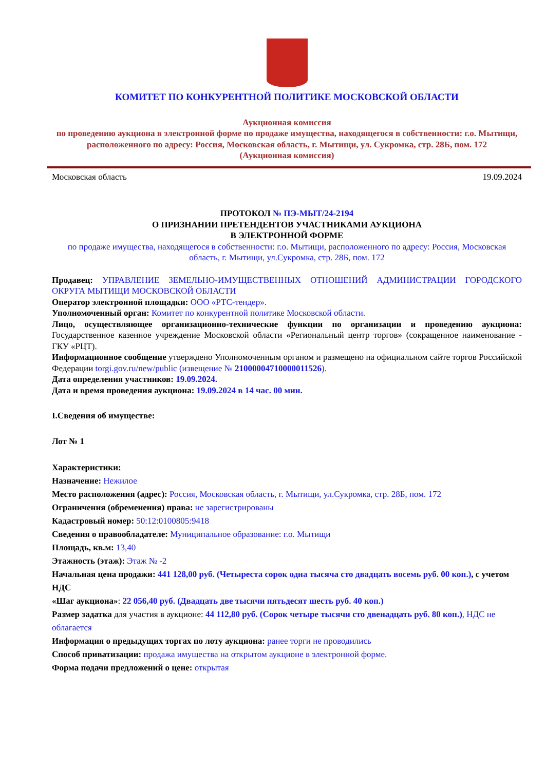КОМИТЕТ ПО КОНКУРЕНТНОЙ ПОЛИТИКЕ МОСКОВСКОЙ ОБЛАСТИ
Аукционная комиссия
по проведению аукциона в электронной форме по продаже имущества, находящегося в собственности: г.о. Мытищи, расположенного по адресу: Россия, Московская область, г. Мытищи, ул. Сукромка, стр. 28Б, пом. 172
(Аукционная комиссия)
Московская область 19.09.2024
ПРОТОКОЛ № ПЭ-МЫТ/24-2194
О ПРИЗНАНИИ ПРЕТЕНДЕНТОВ УЧАСТНИКАМИ АУКЦИОНА
В ЭЛЕКТРОННОЙ ФОРМЕ
по продаже имущества, находящегося в собственности: г.о. Мытищи, расположенного по адресу: Россия, Московская область, г. Мытищи, ул.Сукромка, стр. 28Б, пом. 172
Продавец: УПРАВЛЕНИЕ ЗЕМЕЛЬНО-ИМУЩЕСТВЕННЫХ ОТНОШЕНИЙ АДМИНИСТРАЦИИ ГОРОДСКОГО ОКРУГА МЫТИЩИ МОСКОВСКОЙ ОБЛАСТИ
Оператор электронной площадки: ООО «РТС-тендер».
Уполномоченный орган: Комитет по конкурентной политике Московской области.
Лицо, осуществляющее организационно-технические функции по организации и проведению аукциона: Государственное казенное учреждение Московской области «Региональный центр торгов» (сокращенное наименование - ГКУ «РЦТ).
Информационное сообщение утверждено Уполномоченным органом и размещено на официальном сайте торгов Российской Федерации torgi.gov.ru/new/public (извещение № 21000004710000011526).
Дата определения участников: 19.09.2024.
Дата и время проведения аукциона: 19.09.2024 в 14 час. 00 мин.
I.Сведения об имуществе:
Лот № 1
Характеристики:
Назначение: Нежилое
Место расположения (адрес): Россия, Московская область, г. Мытищи, ул.Сукромка, стр. 28Б, пом. 172
Ограничения (обременения) права: не зарегистрированы
Кадастровый номер: 50:12:0100805:9418
Сведения о правообладателе: Муниципальное образование: г.о. Мытищи
Площадь, кв.м: 13,40
Этажность (этаж): Этаж № -2
Начальная цена продажи: 441 128,00 руб. (Четыреста сорок одна тысяча сто двадцать восемь руб. 00 коп.), с учетом НДС
«Шаг аукциона»: 22 056,40 руб. (Двадцать две тысячи пятьдесят шесть руб. 40 коп.)
Размер задатка для участия в аукционе: 44 112,80 руб. (Сорок четыре тысячи сто двенадцать руб. 80 коп.), НДС не облагается
Информация о предыдущих торгах по лоту аукциона: ранее торги не проводились
Способ приватизации: продажа имущества на открытом аукционе в электронной форме.
Форма подачи предложений о цене: открытая